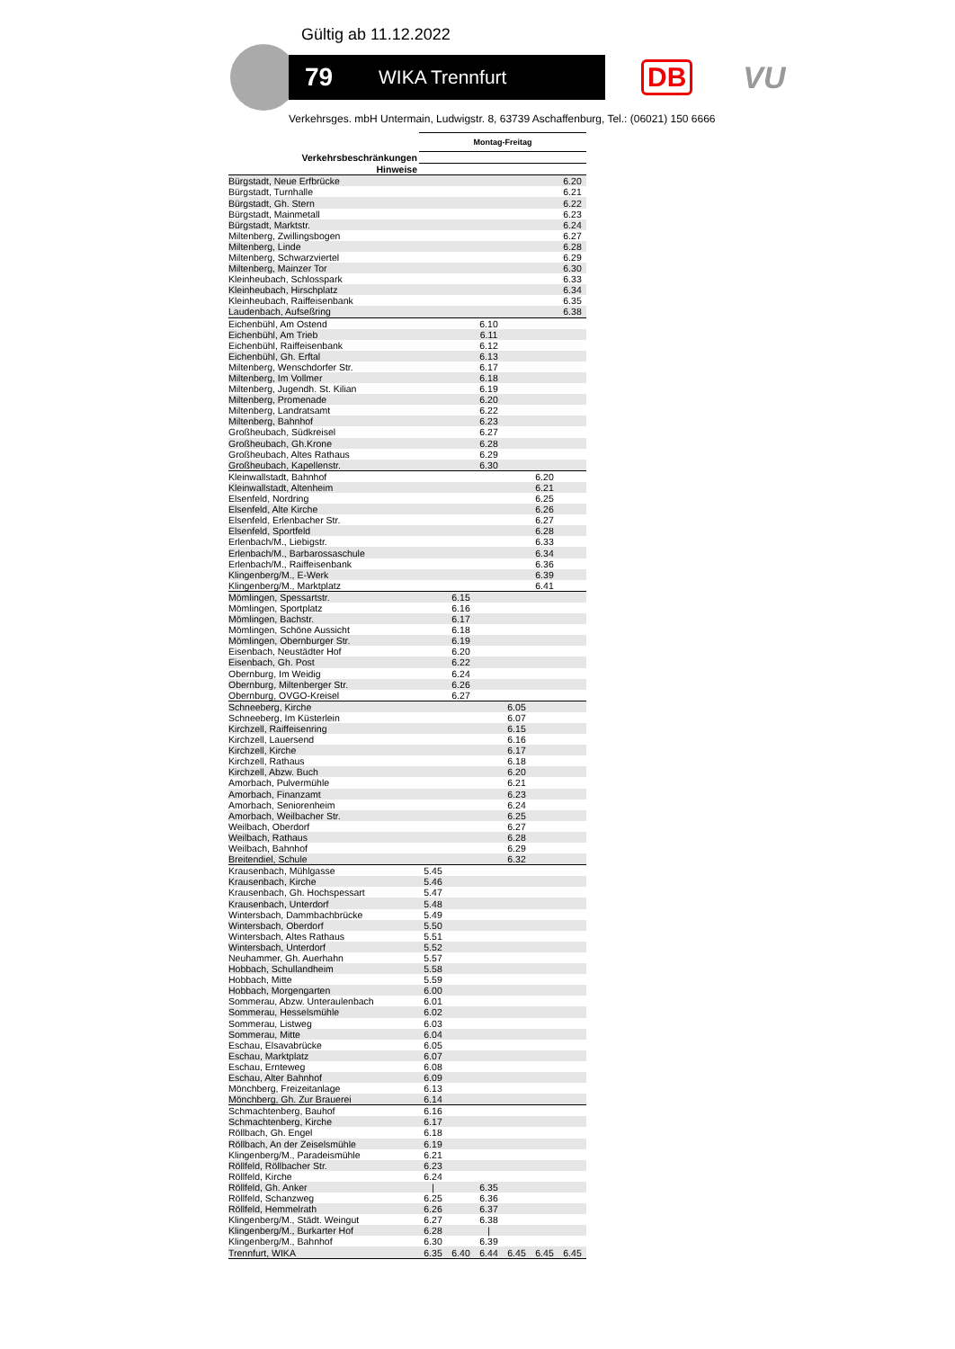Gültig ab 11.12.2022
79 WIKA Trennfurt
DB VU
Verkehrsges. mbH Untermain, Ludwigstr. 8, 63739 Aschaffenburg, Tel.: (06021) 150 6666
| | Montag-Freitag | | | | | |
| Verkehrsbeschränkungen | | | | | | |
| Hinweise | | | | | | |
| Bürgstadt, Neue Erfbrücke | | | | | | 6.20 |
| Bürgstadt, Turnhalle | | | | | | 6.21 |
| Bürgstadt, Gh. Stern | | | | | | 6.22 |
| Bürgstadt, Mainmetall | | | | | | 6.23 |
| Bürgstadt, Marktstr. | | | | | | 6.24 |
| Miltenberg, Zwillingsbogen | | | | | | 6.27 |
| Miltenberg, Linde | | | | | | 6.28 |
| Miltenberg, Schwarzviertel | | | | | | 6.29 |
| Miltenberg, Mainzer Tor | | | | | | 6.30 |
| Kleinheubach, Schlosspark | | | | | | 6.33 |
| Kleinheubach, Hirschplatz | | | | | | 6.34 |
| Kleinheubach, Raiffeisenbank | | | | | | 6.35 |
| Laudenbach, Aufseßring | | | | | | 6.38 |
| Eichenbühl, Am Ostend | | | 6.10 | | | |
| Eichenbühl, Am Trieb | | | 6.11 | | | |
| Eichenbühl, Raiffeisenbank | | | 6.12 | | | |
| Eichenbühl, Gh. Erftal | | | 6.13 | | | |
| Miltenberg, Wenschdorfer Str. | | | 6.17 | | | |
| Miltenberg, Im Vollmer | | | 6.18 | | | |
| Miltenberg, Jugendh. St. Kilian | | | 6.19 | | | |
| Miltenberg, Promenade | | | 6.20 | | | |
| Miltenberg, Landratsamt | | | 6.22 | | | |
| Miltenberg, Bahnhof | | | 6.23 | | | |
| Großheubach, Südkreisel | | | 6.27 | | | |
| Großheubach, Gh.Krone | | | 6.28 | | | |
| Großheubach, Altes Rathaus | | | 6.29 | | | |
| Großheubach, Kapellenstr. | | | 6.30 | | | |
| Kleinwallstadt, Bahnhof | | | | | 6.20 | |
| Kleinwallstadt, Altenheim | | | | | 6.21 | |
| Elsenfeld, Nordring | | | | | 6.25 | |
| Elsenfeld, Alte Kirche | | | | | 6.26 | |
| Elsenfeld, Erlenbacher Str. | | | | | 6.27 | |
| Elsenfeld, Sportfeld | | | | | 6.28 | |
| Erlenbach/M., Liebigstr. | | | | | 6.33 | |
| Erlenbach/M., Barbarossaschule | | | | | 6.34 | |
| Erlenbach/M., Raiffeisenbank | | | | | 6.36 | |
| Klingenberg/M., E-Werk | | | | | 6.39 | |
| Klingenberg/M., Marktplatz | | | | | 6.41 | |
| Mömlingen, Spessartstr. | | 6.15 | | | | |
| Mömlingen, Sportplatz | | 6.16 | | | | |
| Mömlingen, Bachstr. | | 6.17 | | | | |
| Mömlingen, Schöne Aussicht | | 6.18 | | | | |
| Mömlingen, Obernburger Str. | | 6.19 | | | | |
| Eisenbach, Neustädter Hof | | 6.20 | | | | |
| Eisenbach, Gh. Post | | 6.22 | | | | |
| Obernburg, Im Weidig | | 6.24 | | | | |
| Obernburg, Miltenberger Str. | | 6.26 | | | | |
| Obernburg, OVGO-Kreisel | | 6.27 | | | | |
| Schneeberg, Kirche | | | | 6.05 | | |
| Schneeberg, Im Küsterlein | | | | 6.07 | | |
| Kirchzell, Raiffeisenring | | | | 6.15 | | |
| Kirchzell, Lauersend | | | | 6.16 | | |
| Kirchzell, Kirche | | | | 6.17 | | |
| Kirchzell, Rathaus | | | | 6.18 | | |
| Kirchzell, Abzw. Buch | | | | 6.20 | | |
| Amorbach, Pulvermühle | | | | 6.21 | | |
| Amorbach, Finanzamt | | | | 6.23 | | |
| Amorbach, Seniorenheim | | | | 6.24 | | |
| Amorbach, Weilbacher Str. | | | | 6.25 | | |
| Weilbach, Oberdorf | | | | 6.27 | | |
| Weilbach, Rathaus | | | | 6.28 | | |
| Weilbach, Bahnhof | | | | 6.29 | | |
| Breitendiel, Schule | | | | 6.32 | | |
| Krausenbach, Mühlgasse | 5.45 | | | | | |
| Krausenbach, Kirche | 5.46 | | | | | |
| Krausenbach, Gh. Hochspessart | 5.47 | | | | | |
| Krausenbach, Unterdorf | 5.48 | | | | | |
| Wintersbach, Dammbachbrücke | 5.49 | | | | | |
| Wintersbach, Oberdorf | 5.50 | | | | | |
| Wintersbach, Altes Rathaus | 5.51 | | | | | |
| Wintersbach, Unterdorf | 5.52 | | | | | |
| Neuhammer, Gh. Auerhahn | 5.57 | | | | | |
| Hobbach, Schullandheim | 5.58 | | | | | |
| Hobbach, Mitte | 5.59 | | | | | |
| Hobbach, Morgengarten | 6.00 | | | | | |
| Sommerau, Abzw. Unteraulenbach | 6.01 | | | | | |
| Sommerau, Hesselsmühle | 6.02 | | | | | |
| Sommerau, Listweg | 6.03 | | | | | |
| Sommerau, Mitte | 6.04 | | | | | |
| Eschau, Elsavabrücke | 6.05 | | | | | |
| Eschau, Marktplatz | 6.07 | | | | | |
| Eschau, Ernteweg | 6.08 | | | | | |
| Eschau, Alter Bahnhof | 6.09 | | | | | |
| Mönchberg, Freizeitanlage | 6.13 | | | | | |
| Mönchberg, Gh. Zur Brauerei | 6.14 | | | | | |
| Schmachtenberg, Bauhof | 6.16 | | | | | |
| Schmachtenberg, Kirche | 6.17 | | | | | |
| Röllbach, Gh. Engel | 6.18 | | | | | |
| Röllbach, An der Zeiselsmühle | 6.19 | | | | | |
| Klingenberg/M., Paradeismühle | 6.21 | | | | | |
| Röllfeld, Röllbacher Str. | 6.23 | | | | | |
| Röllfeld, Kirche | 6.24 | | | | | |
| Röllfeld, Gh. Anker | / | | 6.35 | | | |
| Röllfeld, Schanzweg | 6.25 | | 6.36 | | | |
| Röllfeld, Hemmelrath | 6.26 | | 6.37 | | | |
| Klingenberg/M., Städt. Weingut | 6.27 | | 6.38 | | | |
| Klingenberg/M., Burkarter Hof | 6.28 | | / | | | |
| Klingenberg/M., Bahnhof | 6.30 | | 6.39 | | | |
| Trennfurt, WIKA | 6.35 | 6.40 | 6.44 | 6.45 | 6.45 | 6.45 |